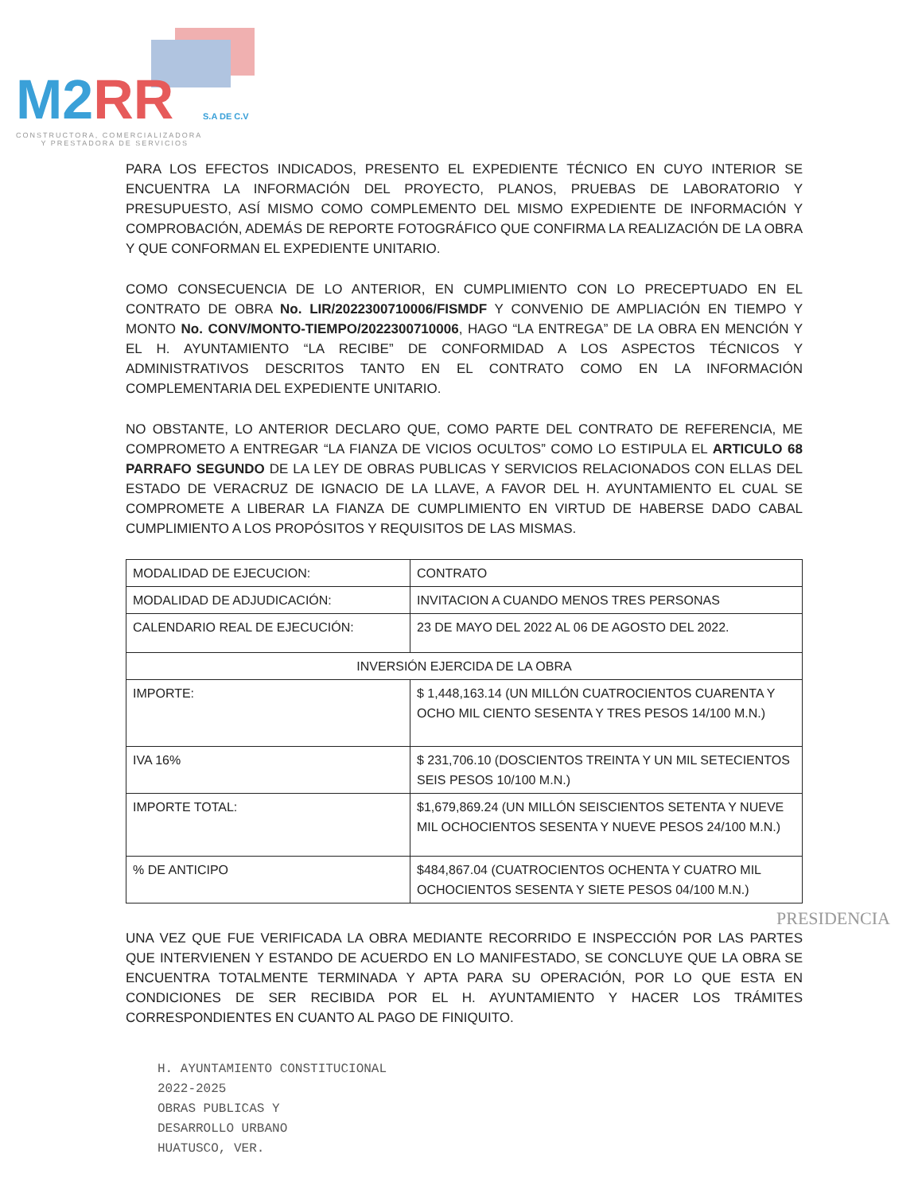M2 RR S.A DE C.V
CONSTRUCTORA, COMERCIALIZADORA
Y PRESTADORA DE SERVICIOS
PARA LOS EFECTOS INDICADOS, PRESENTO EL EXPEDIENTE TÉCNICO EN CUYO INTERIOR SE ENCUENTRA LA INFORMACIÓN DEL PROYECTO, PLANOS, PRUEBAS DE LABORATORIO Y PRESUPUESTO, ASÍ MISMO COMO COMPLEMENTO DEL MISMO EXPEDIENTE DE INFORMACIÓN Y COMPROBACIÓN, ADEMÁS DE REPORTE FOTOGRÁFICO QUE CONFIRMA LA REALIZACIÓN DE LA OBRA Y QUE CONFORMAN EL EXPEDIENTE UNITARIO.
COMO CONSECUENCIA DE LO ANTERIOR, EN CUMPLIMIENTO CON LO PRECEPTUADO EN EL CONTRATO DE OBRA No. LIR/2022300710006/FISMDF Y CONVENIO DE AMPLIACIÓN EN TIEMPO Y MONTO No. CONV/MONTO-TIEMPO/2022300710006, HAGO “LA ENTREGA” DE LA OBRA EN MENCIÓN Y EL H. AYUNTAMIENTO “LA RECIBE” DE CONFORMIDAD A LOS ASPECTOS TÉCNICOS Y ADMINISTRATIVOS DESCRITOS TANTO EN EL CONTRATO COMO EN LA INFORMACIÓN COMPLEMENTARIA DEL EXPEDIENTE UNITARIO.
NO OBSTANTE, LO ANTERIOR DECLARO QUE, COMO PARTE DEL CONTRATO DE REFERENCIA, ME COMPROMETO A ENTREGAR “LA FIANZA DE VICIOS OCULTOS” COMO LO ESTIPULA EL ARTICULO 68 PARRAFO SEGUNDO DE LA LEY DE OBRAS PUBLICAS Y SERVICIOS RELACIONADOS CON ELLAS DEL ESTADO DE VERACRUZ DE IGNACIO DE LA LLAVE, A FAVOR DEL H. AYUNTAMIENTO EL CUAL SE COMPROMETE A LIBERAR LA FIANZA DE CUMPLIMIENTO EN VIRTUD DE HABERSE DADO CABAL CUMPLIMIENTO A LOS PROPÓSITOS Y REQUISITOS DE LAS MISMAS.
| MODALIDAD DE EJECUCION: | CONTRATO |
| MODALIDAD DE ADJUDICACIÓN: | INVITACION A CUANDO MENOS TRES PERSONAS |
| CALENDARIO REAL DE EJECUCIÓN: | 23 DE MAYO DEL 2022 AL 06 DE AGOSTO DEL 2022. |
| INVERSIÓN EJERCIDA DE LA OBRA | |
| IMPORTE: | $ 1,448,163.14 (UN MILLÓN CUATROCIENTOS CUARENTA Y OCHO MIL CIENTO SESENTA Y TRES PESOS 14/100 M.N.) |
| IVA 16% | $ 231,706.10 (DOSCIENTOS TREINTA Y UN MIL SETECIENTOS SEIS PESOS 10/100 M.N.) |
| IMPORTE TOTAL: | $1,679,869.24 (UN MILLÓN SEISCIENTOS SETENTA Y NUEVE MIL OCHOCIENTOS SESENTA Y NUEVE PESOS 24/100 M.N.) |
| % DE ANTICIPO | $484,867.04 (CUATROCIENTOS OCHENTA Y CUATRO MIL OCHOCIENTOS SESENTA Y SIETE PESOS 04/100 M.N.) |
PRESIDENCIA
UNA VEZ QUE FUE VERIFICADA LA OBRA MEDIANTE RECORRIDO E INSPECCIÓN POR LAS PARTES QUE INTERVIENEN Y ESTANDO DE ACUERDO EN LO MANIFESTADO, SE CONCLUYE QUE LA OBRA SE ENCUENTRA TOTALMENTE TERMINADA Y APTA PARA SU OPERACIÓN, POR LO QUE ESTA EN CONDICIONES DE SER RECIBIDA POR EL H. AYUNTAMIENTO Y HACER LOS TRÁMITES CORRESPONDIENTES EN CUANTO AL PAGO DE FINIQUITO.
H. AYUNTAMIENTO CONSTITUCIONAL
2022-2025
OBRAS PUBLICAS Y
DESARROLLO URBANO
HUATUSCO, VER.